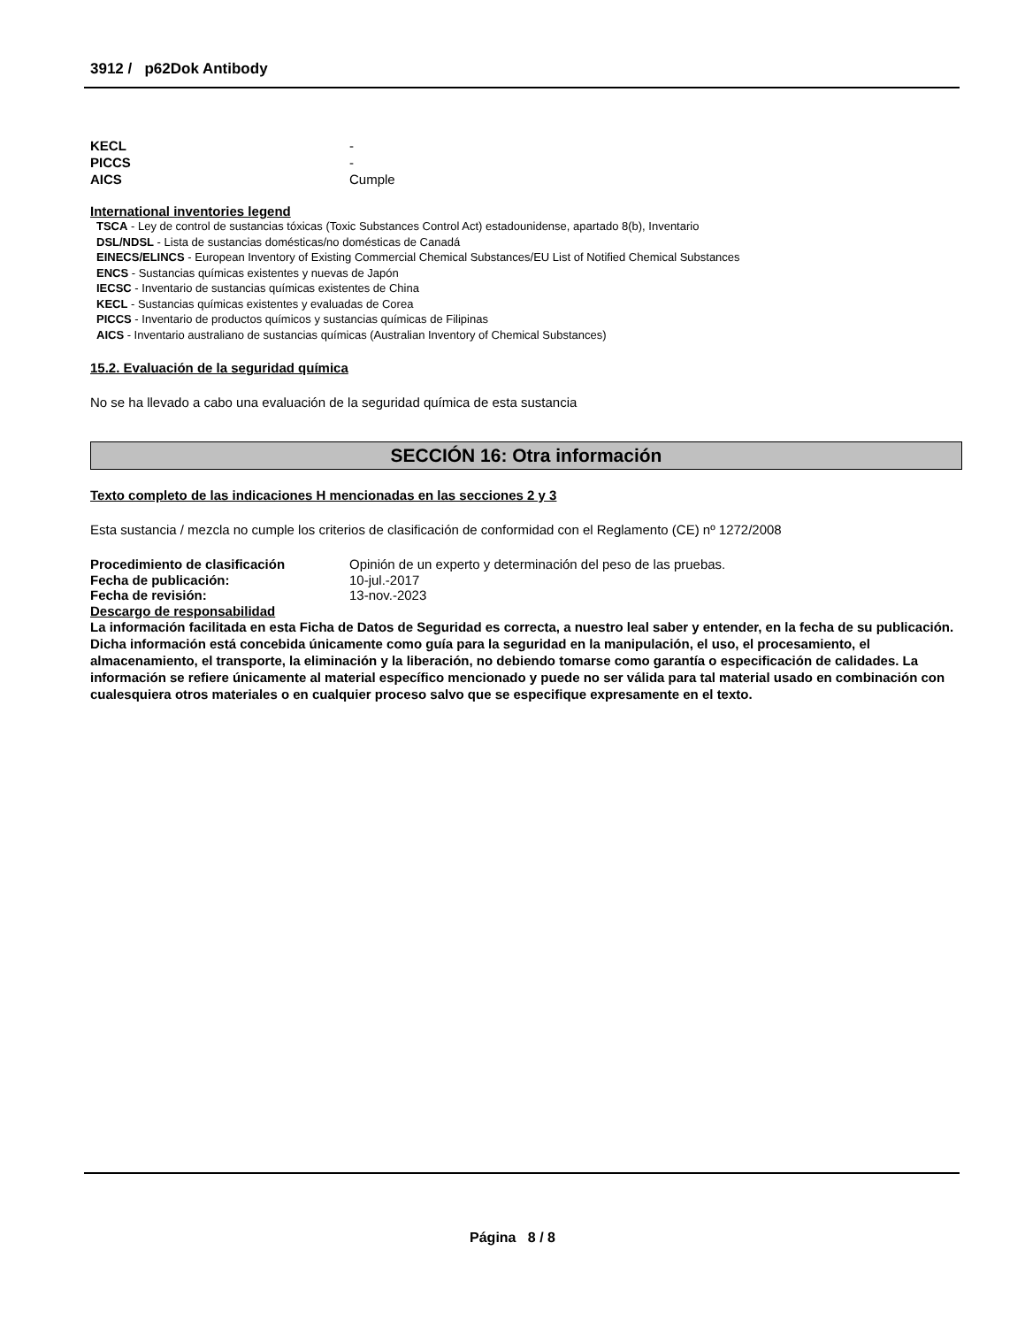3912 / p62Dok Antibody
KECL -
PICCS -
AICS Cumple
International inventories legend
TSCA - Ley de control de sustancias tóxicas (Toxic Substances Control Act) estadounidense, apartado 8(b), Inventario
DSL/NDSL - Lista de sustancias domésticas/no domésticas de Canadá
EINECS/ELINCS - European Inventory of Existing Commercial Chemical Substances/EU List of Notified Chemical Substances
ENCS - Sustancias químicas existentes y nuevas de Japón
IECSC - Inventario de sustancias químicas existentes de China
KECL - Sustancias químicas existentes y evaluadas de Corea
PICCS - Inventario de productos químicos y sustancias químicas de Filipinas
AICS - Inventario australiano de sustancias químicas (Australian Inventory of Chemical Substances)
15.2. Evaluación de la seguridad química
No se ha llevado a cabo una evaluación de la seguridad química de esta sustancia
SECCIÓN 16: Otra información
Texto completo de las indicaciones H mencionadas en las secciones 2 y 3
Esta sustancia / mezcla no cumple los criterios de clasificación de conformidad con el Reglamento (CE) nº 1272/2008
Procedimiento de clasificación Opinión de un experto y determinación del peso de las pruebas.
Fecha de publicación: 10-jul.-2017
Fecha de revisión: 13-nov.-2023
Descargo de responsabilidad
La información facilitada en esta Ficha de Datos de Seguridad es correcta, a nuestro leal saber y entender, en la fecha de su publicación. Dicha información está concebida únicamente como guía para la seguridad en la manipulación, el uso, el procesamiento, el almacenamiento, el transporte, la eliminación y la liberación, no debiendo tomarse como garantía o especificación de calidades. La información se refiere únicamente al material específico mencionado y puede no ser válida para tal material usado en combinación con cualesquiera otros materiales o en cualquier proceso salvo que se especifique expresamente en el texto.
Página 8 / 8